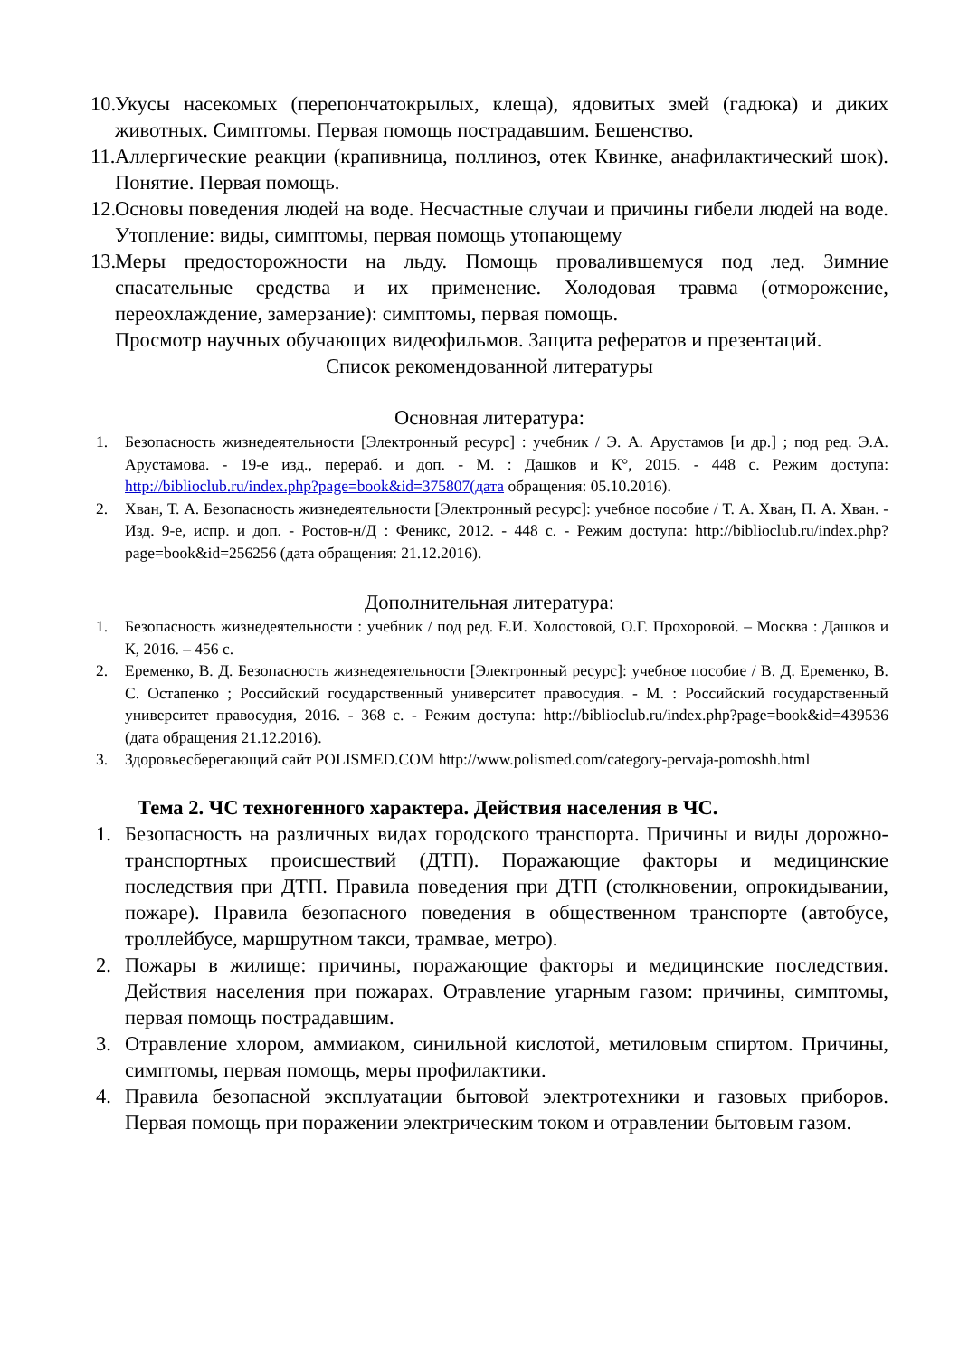10.
Укусы насекомых (перепончатокрылых, клеща), ядовитых змей (гадюка) и диких животных. Симптомы. Первая помощь пострадавшим. Бешенство.
11.
Аллергические реакции (крапивница, поллиноз, отек Квинке, анафилактический шок). Понятие. Первая помощь.
12.
Основы поведения людей на воде. Несчастные случаи и причины гибели людей на воде. Утопление: виды, симптомы, первая помощь утопающему
13.
Меры предосторожности на льду. Помощь провалившемуся под лед. Зимние спасательные средства и их применение. Холодовая травма (отморожение, переохлаждение, замерзание): симптомы, первая помощь.
Просмотр научных обучающих видеофильмов. Защита рефератов и презентаций.
Список рекомендованной литературы
Основная литература:
1. Безопасность жизнедеятельности [Электронный ресурс] : учебник / Э. А. Арустамов [и др.] ; под ред. Э.А. Арустамова. - 19-е изд., перераб. и доп. - М. : Дашков и К°, 2015. - 448 с. Режим доступа: http://biblioclub.ru/index.php?page=book&id=375807(дата обращения: 05.10.2016).
2. Хван, Т. А. Безопасность жизнедеятельности [Электронный ресурс]: учебное пособие / Т. А. Хван, П. А. Хван. - Изд. 9-е, испр. и доп. - Ростов-н/Д : Феникс, 2012. - 448 с. - Режим доступа: http://biblioclub.ru/index.php?page=book&id=256256 (дата обращения: 21.12.2016).
Дополнительная литература:
1. Безопасность жизнедеятельности : учебник / под ред. Е.И. Холостовой, О.Г. Прохоровой. – Москва : Дашков и К, 2016. – 456 с.
2. Еременко, В. Д. Безопасность жизнедеятельности [Электронный ресурс]: учебное пособие / В. Д. Еременко, В. С. Остапенко ; Российский государственный университет правосудия. - М. : Российский государственный университет правосудия, 2016. - 368 с. - Режим доступа: http://biblioclub.ru/index.php?page=book&id=439536 (дата обращения 21.12.2016).
3. Здоровьесберегающий сайт POLISMED.COM http://www.polismed.com/category-pervaja-pomoshh.html
Тема 2. ЧС техногенного характера. Действия населения в ЧС.
1. Безопасность на различных видах городского транспорта. Причины и виды дорожно-транспортных происшествий (ДТП). Поражающие факторы и медицинские последствия при ДТП. Правила поведения при ДТП (столкновении, опрокидывании, пожаре). Правила безопасного поведения в общественном транспорте (автобусе, троллейбусе, маршрутном такси, трамвае, метро).
2. Пожары в жилище: причины, поражающие факторы и медицинские последствия. Действия населения при пожарах. Отравление угарным газом: причины, симптомы, первая помощь пострадавшим.
3. Отравление хлором, аммиаком, синильной кислотой, метиловым спиртом. Причины, симптомы, первая помощь, меры профилактики.
4. Правила безопасной эксплуатации бытовой электротехники и газовых приборов. Первая помощь при поражении электрическим током и отравлении бытовым газом.